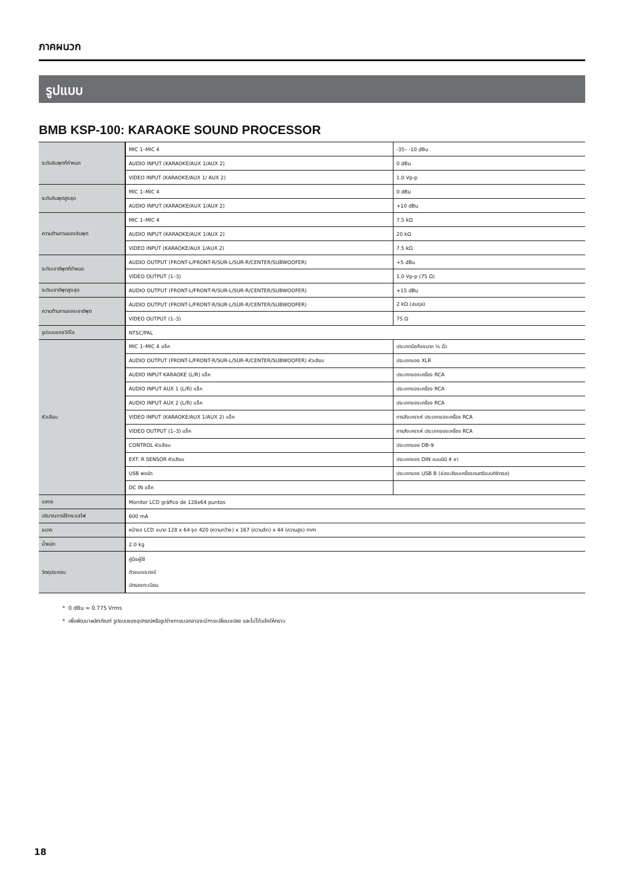ภาคผนวก
รูปแบบ
BMB KSP-100: KARAOKE SOUND PROCESSOR
| ระดับอินพุตที่กำหนด | MIC 1–MIC 4 | -35– -10 dBu |
| | AUDIO INPUT (KARAOKE/AUX 1/AUX 2) | 0 dBu |
| | VIDEO INPUT (KARAOKE/AUX 1/ AUX 2) | 1.0 Vp-p |
| ระดับอินพุตสูงสุด | MIC 1–MIC 4 | 0 dBu |
| | AUDIO INPUT (KARAOKE/AUX 1/AUX 2) | +10 dBu |
| ความต้านทานของอินพุต | MIC 1–MIC 4 | 7.5 kΩ |
| | AUDIO INPUT (KARAOKE/AUX 1/AUX 2) | 20 kΩ |
| | VIDEO INPUT (KARAOKE/AUX 1/AUX 2) | 7.5 kΩ |
| ระดับเอาต์พุตที่กำหนด | AUDIO OUTPUT (FRONT-L/FRONT-R/SUR-L/SUR-R/CENTER/SUBWOOFER) | +5 dBu |
| | VIDEO OUTPUT (1–3) | 1.0 Vp-p (75 Ω) |
| ระดับเอาต์พุตสูงสุด | AUDIO OUTPUT (FRONT-L/FRONT-R/SUR-L/SUR-R/CENTER/SUBWOOFER) | +15 dBu |
| ความต้านทานของเอาต์พุต | AUDIO OUTPUT (FRONT-L/FRONT-R/SUR-L/SUR-R/CENTER/SUBWOOFER) | 2 kΩ (สมดุล) |
| | VIDEO OUTPUT (1–3) | 75 Ω |
| รูปแบบของวิดีโอ | NTSC/PAL | |
| หัวเสียบ | MIC 1–MIC 4 แจ็ค | ประเภทมือถือขนาด ¼ นิ้ว |
| | AUDIO OUTPUT (FRONT-L/FRONT-R/SUR-L/SUR-R/CENTER/SUBWOOFER) หัวเสียบ | ประเภทของ XLR |
| | AUDIO INPUT KARAOKE (L/R) แจ็ค | ประเภทของเครื่อง RCA |
| | AUDIO INPUT AUX 1 (L/R) แจ็ค | ประเภทของเครื่อง RCA |
| | AUDIO INPUT AUX 2 (L/R) แจ็ค | ประเภทของเครื่อง RCA |
| | VIDEO INPUT (KARAOKE/AUX 1/AUX 2) แจ็ค | การสังเคราะห์ ประเภทของเครื่อง RCA |
| | VIDEO OUTPUT (1–3) แจ็ค | การสังเคราะห์ ประเภทของเครื่อง RCA |
| | CONTROL หัวเสียบ | ประเภทของ DB-9 |
| | EXT. R SENSOR หัวเสียบ | ประเภทของ DIN แบบมินิ 4 ขา |
| | USB พอร์ต | ประเภทของ USB B (ช่องเสียบเครื่องดนตรีแบบดิจิตอล) |
| | DC IN แจ็ค | |
| แสดง | Monitor LCD gráfico de 128x64 puntos | |
| ปริมาณการใช้กระแสไฟ | 600 mA | |
| ขนาด | หน้าจอ LCD ขนาด 128 x 64 จุด 420 (ความกว้าง) x 167 (ความลึก) x 44 (ความสูง) mm | |
| น้ำหนัก | 2.0 kg | |
| วัตถุประกอบ | คู่มือผู้ใช้ ตัวอแดปเตอร์ บัตรลงทะเบียน | |
* 0 dBu = 0.775 Vrms
* เพื่อพัฒนาผลิตภัณฑ์ รูปแบบของอุปกรณ์หรือรูปร่างภายนอกอาจจะมีการเปลี่ยนแปลง และไม่ได้แจ้งให้ทราบ
18